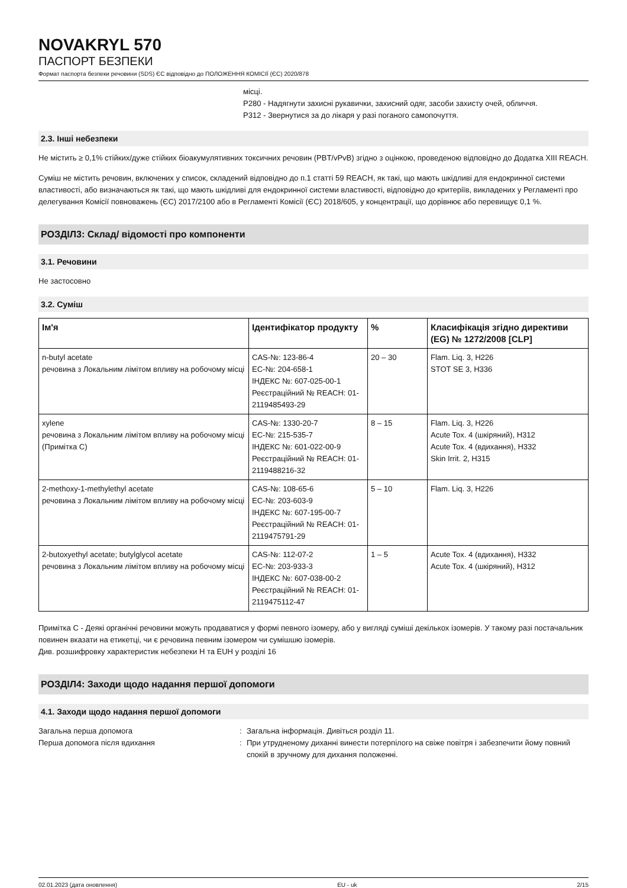NOVAKRYL 570
ПАСПОРТ БЕЗПЕКИ
Формат паспорта безпеки речовини (SDS) ЄС відповідно до ПОЛОЖЕННЯ КОМІСІЇ (ЄС) 2020/878
місці.
P280 - Надягнути захисні рукавички, захисний одяг, засоби захисту очей, обличчя.
P312 - Звернутися за до лікаря у разі поганого самопочуття.
2.3. Інші небезпеки
Не містить ≥ 0,1% стійких/дуже стійких біоакумулятивних токсичних речовин (PBT/vPvB) згідно з оцінкою, проведеною відповідно до Додатка XIII REACH.
Суміш не містить речовин, включених у список, складений відповідно до п.1 статті 59 REACH, як такі, що мають шкідливі для ендокринної системи властивості, або визначаються як такі, що мають шкідливі для ендокринної системи властивості, відповідно до критеріїв, викладених у Регламенті про делегування Комісії повноважень (ЄС) 2017/2100 або в Регламенті Комісії (ЄС) 2018/605, у концентрації, що дорівнює або перевищує 0,1 %.
РОЗДІЛ3: Склад/ відомості про компоненти
3.1. Речовини
Не застосовно
3.2. Суміш
| Ім'я | Ідентифікатор продукту | % | Класифікація згідно директиви (EG) № 1272/2008 [CLP] |
| --- | --- | --- | --- |
| n-butyl acetate речовина з Локальним лімітом впливу на робочому місці | CAS-№: 123-86-4 EC-№: 204-658-1 ІНДЕКС №: 607-025-00-1 Реєстраційний № REACH: 01-2119485493-29 | 20 – 30 | Flam. Liq. 3, H226 STOT SE 3, H336 |
| xylene речовина з Локальним лімітом впливу на робочому місці (Примітка C) | CAS-№: 1330-20-7 EC-№: 215-535-7 ІНДЕКС №: 601-022-00-9 Реєстраційний № REACH: 01-2119488216-32 | 8 – 15 | Flam. Liq. 3, H226 Acute Tox. 4 (шкіряний), H312 Acute Tox. 4 (вдихання), H332 Skin Irrit. 2, H315 |
| 2-methoxy-1-methylethyl acetate речовина з Локальним лімітом впливу на робочому місці | CAS-№: 108-65-6 EC-№: 203-603-9 ІНДЕКС №: 607-195-00-7 Реєстраційний № REACH: 01-2119475791-29 | 5 – 10 | Flam. Liq. 3, H226 |
| 2-butoxyethyl acetate; butylglycol acetate речовина з Локальним лімітом впливу на робочому місці | CAS-№: 112-07-2 EC-№: 203-933-3 ІНДЕКС №: 607-038-00-2 Реєстраційний № REACH: 01-2119475112-47 | 1 – 5 | Acute Tox. 4 (вдихання), H332 Acute Tox. 4 (шкіряний), H312 |
Примітка C - Деякі органічні речовини можуть продаватися у формі певного ізомеру, або у вигляді суміші декількох ізомерів. У такому разі постачальник повинен вказати на етикетці, чи є речовина певним ізомером чи сумішшю ізомерів.
Див. розшифровку характеристик небезпеки H та EUH у розділі 16
РОЗДІЛ4: Заходи щодо надання першої допомоги
4.1. Заходи щодо надання першої допомоги
Загальна перша допомога : Загальна інформація. Дивіться розділ 11.
Перша допомога після вдихання : При утрудненому диханні винести потерпілого на свіже повітря і забезпечити йому повний спокій в зручному для дихання положенні.
02.01.2023 (дата оновлення) EU - uk 2/15